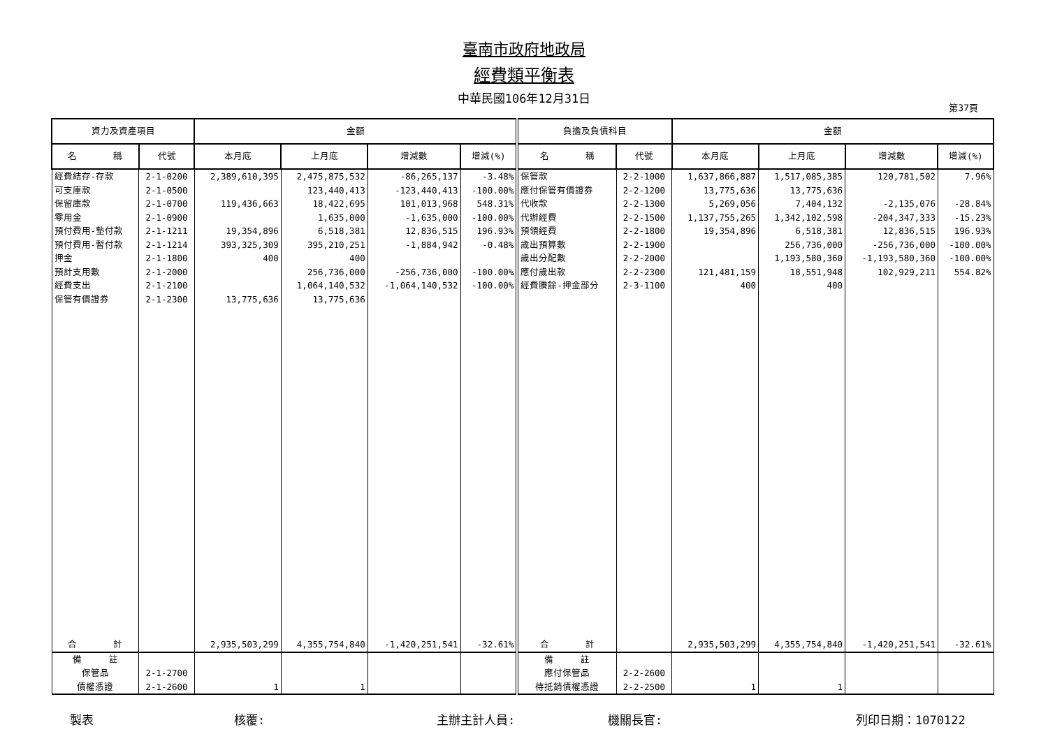臺南市政府地政局
經費類平衡表
中華民國106年12月31日
第37頁
| 資力及資產項目 | | 金額 | | | | 負擔及負債科目 | | 金額 | | | |
| --- | --- | --- | --- | --- | --- | --- | --- | --- | --- | --- | --- |
| 名 稱 | 代號 | 本月底 | 上月底 | 增減數 | 增減(%) | 名 稱 | 代號 | 本月底 | 上月底 | 增減數 | 增減(%) |
| 經費結存-存款 | 2-1-0200 | 2,389,610,395 | 2,475,875,532 | -86,265,137 | -3.48% | 保管款 | 2-2-1000 | 1,637,866,887 | 1,517,085,385 | 120,781,502 | 7.96% |
| 可支庫款 | 2-1-0500 | | 123,440,413 | -123,440,413 | -100.00% | 應付保管有價證券 | 2-2-1200 | 13,775,636 | 13,775,636 | | |
| 保留庫款 | 2-1-0700 | 119,436,663 | 18,422,695 | 101,013,968 | 548.31% | 代收款 | 2-2-1300 | 5,269,056 | 7,404,132 | -2,135,076 | -28.84% |
| 零用金 | 2-1-0900 | | 1,635,000 | -1,635,000 | -100.00% | 代辦經費 | 2-2-1500 | 1,137,755,265 | 1,342,102,598 | -204,347,333 | -15.23% |
| 預付費用-墊付款 | 2-1-1211 | 19,354,896 | 6,518,381 | 12,836,515 | 196.93% | 預領經費 | 2-2-1800 | 19,354,896 | 6,518,381 | 12,836,515 | 196.93% |
| 預付費用-暫付款 | 2-1-1214 | 393,325,309 | 395,210,251 | -1,884,942 | -0.48% | 歲出預算數 | 2-2-1900 | | 256,736,000 | -256,736,000 | -100.00% |
| 押金 | 2-1-1800 | 400 | 400 | | | 歲出分配數 | 2-2-2000 | | 1,193,580,360 | -1,193,580,360 | -100.00% |
| 預計支用數 | 2-1-2000 | | 256,736,000 | -256,736,000 | -100.00% | 應付歲出款 | 2-2-2300 | 121,481,159 | 18,551,948 | 102,929,211 | 554.82% |
| 經費支出 | 2-1-2100 | | 1,064,140,532 | -1,064,140,532 | -100.00% | 經費賸餘-押金部分 | 2-3-1100 | 400 | 400 | | |
| 保管有價證券 | 2-1-2300 | 13,775,636 | 13,775,636 | | | | | | | | |
| 合 計 | | 2,935,503,299 | 4,355,754,840 | -1,420,251,541 | -32.61% | 合 計 | | 2,935,503,299 | 4,355,754,840 | -1,420,251,541 | -32.61% |
| 備 註 | | | | | | 備 註 | | | | | |
| 保管品 | 2-1-2700 | | | | | 應付保管品 | 2-2-2600 | | | | |
| 債權憑證 | 2-1-2600 | 1 | 1 | | | 待抵銷債權憑證 | 2-2-2500 | 1 | 1 | | |
製表 核覆: 主辦主計人員: 機關長官: 列印日期：1070122